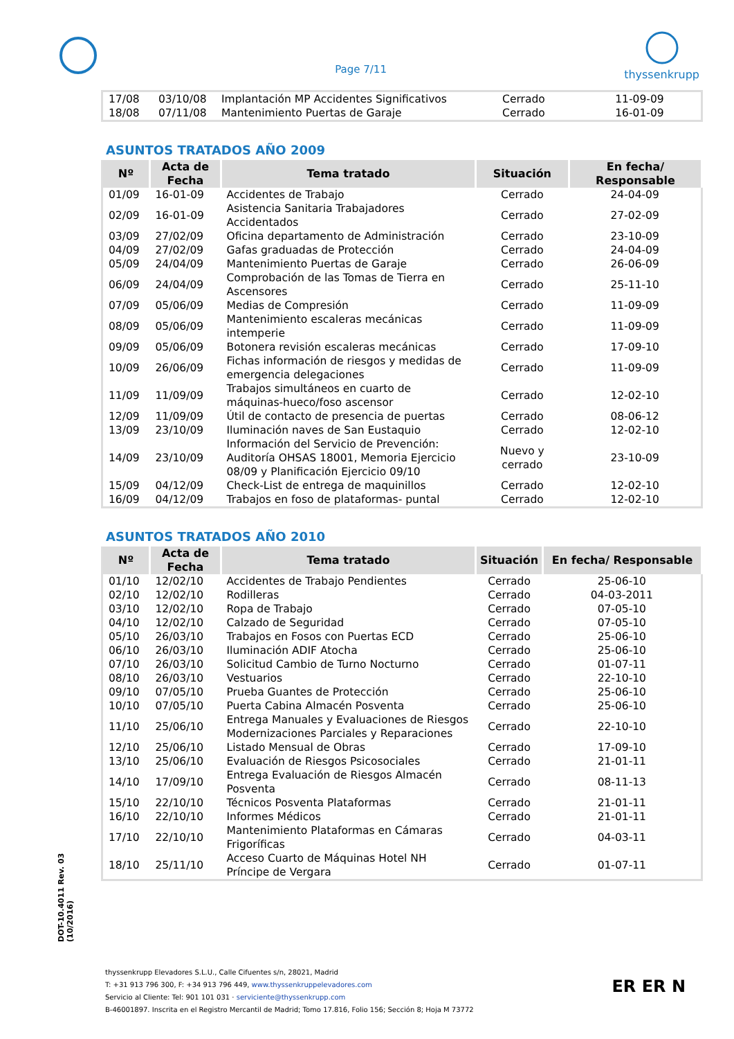Page 7/11
thyssenkrupp
| 17/08 | 03/10/08 | Implantación MP Accidentes Significativos | Cerrado | 11-09-09 |
| 18/08 | 07/11/08 | Mantenimiento Puertas de Garaje | Cerrado | 16-01-09 |
ASUNTOS TRATADOS AÑO 2009
| Nº | Acta de Fecha | Tema tratado | Situación | En fecha/ Responsable |
| --- | --- | --- | --- | --- |
| 01/09 | 16-01-09 | Accidentes de Trabajo | Cerrado | 24-04-09 |
| 02/09 | 16-01-09 | Asistencia Sanitaria Trabajadores Accidentados | Cerrado | 27-02-09 |
| 03/09 | 27/02/09 | Oficina departamento de Administración | Cerrado | 23-10-09 |
| 04/09 | 27/02/09 | Gafas graduadas de Protección | Cerrado | 24-04-09 |
| 05/09 | 24/04/09 | Mantenimiento Puertas de Garaje | Cerrado | 26-06-09 |
| 06/09 | 24/04/09 | Comprobación de las Tomas de Tierra en Ascensores | Cerrado | 25-11-10 |
| 07/09 | 05/06/09 | Medias de Compresión | Cerrado | 11-09-09 |
| 08/09 | 05/06/09 | Mantenimiento escaleras mecánicas intemperie | Cerrado | 11-09-09 |
| 09/09 | 05/06/09 | Botonera revisión escaleras mecánicas | Cerrado | 17-09-10 |
| 10/09 | 26/06/09 | Fichas información de riesgos y medidas de emergencia delegaciones | Cerrado | 11-09-09 |
| 11/09 | 11/09/09 | Trabajos simultáneos en cuarto de máquinas-hueco/foso ascensor | Cerrado | 12-02-10 |
| 12/09 | 11/09/09 | Útil de contacto de presencia de puertas | Cerrado | 08-06-12 |
| 13/09 | 23/10/09 | Iluminación naves de San Eustaquio | Cerrado | 12-02-10 |
| 14/09 | 23/10/09 | Información del Servicio de Prevención: Auditoría OHSAS 18001, Memoria Ejercicio 08/09 y Planificación Ejercicio 09/10 | Nuevo y cerrado | 23-10-09 |
| 15/09 | 04/12/09 | Check-List de entrega de maquinillos | Cerrado | 12-02-10 |
| 16/09 | 04/12/09 | Trabajos en foso de plataformas- puntal | Cerrado | 12-02-10 |
ASUNTOS TRATADOS AÑO 2010
| Nº | Acta de Fecha | Tema tratado | Situación | En fecha/ Responsable |
| --- | --- | --- | --- | --- |
| 01/10 | 12/02/10 | Accidentes de Trabajo Pendientes | Cerrado | 25-06-10 |
| 02/10 | 12/02/10 | Rodilleras | Cerrado | 04-03-2011 |
| 03/10 | 12/02/10 | Ropa de Trabajo | Cerrado | 07-05-10 |
| 04/10 | 12/02/10 | Calzado de Seguridad | Cerrado | 07-05-10 |
| 05/10 | 26/03/10 | Trabajos en Fosos con Puertas ECD | Cerrado | 25-06-10 |
| 06/10 | 26/03/10 | Iluminación ADIF Atocha | Cerrado | 25-06-10 |
| 07/10 | 26/03/10 | Solicitud Cambio de Turno Nocturno | Cerrado | 01-07-11 |
| 08/10 | 26/03/10 | Vestuarios | Cerrado | 22-10-10 |
| 09/10 | 07/05/10 | Prueba Guantes de Protección | Cerrado | 25-06-10 |
| 10/10 | 07/05/10 | Puerta Cabina Almacén Posventa | Cerrado | 25-06-10 |
| 11/10 | 25/06/10 | Entrega Manuales y Evaluaciones de Riesgos Modernizaciones Parciales y Reparaciones | Cerrado | 22-10-10 |
| 12/10 | 25/06/10 | Listado Mensual de Obras | Cerrado | 17-09-10 |
| 13/10 | 25/06/10 | Evaluación de Riesgos Psicosociales | Cerrado | 21-01-11 |
| 14/10 | 17/09/10 | Entrega Evaluación de Riesgos Almacén Posventa | Cerrado | 08-11-13 |
| 15/10 | 22/10/10 | Técnicos Posventa Plataformas | Cerrado | 21-01-11 |
| 16/10 | 22/10/10 | Informes Médicos | Cerrado | 21-01-11 |
| 17/10 | 22/10/10 | Mantenimiento Plataformas en Cámaras Frigoríficas | Cerrado | 04-03-11 |
| 18/10 | 25/11/10 | Acceso Cuarto de Máquinas Hotel NH Príncipe de Vergara | Cerrado | 01-07-11 |
DOT-10.4011 Rev. 03 (10/2016)
thyssenkrupp Elevadores S.L.U., Calle Cifuentes s/n, 28021, Madrid
T: +31 913 796 300, F: +34 913 796 449, www.thyssenkruppelevadores.com
Servicio al Cliente: Tel: 901 101 031 · serviciente@thyssenkrupp.com
B-46001897. Inscrita en el Registro Mercantil de Madrid; Tomo 17.816, Folio 156; Sección 8; Hoja M 73772
ER ER N